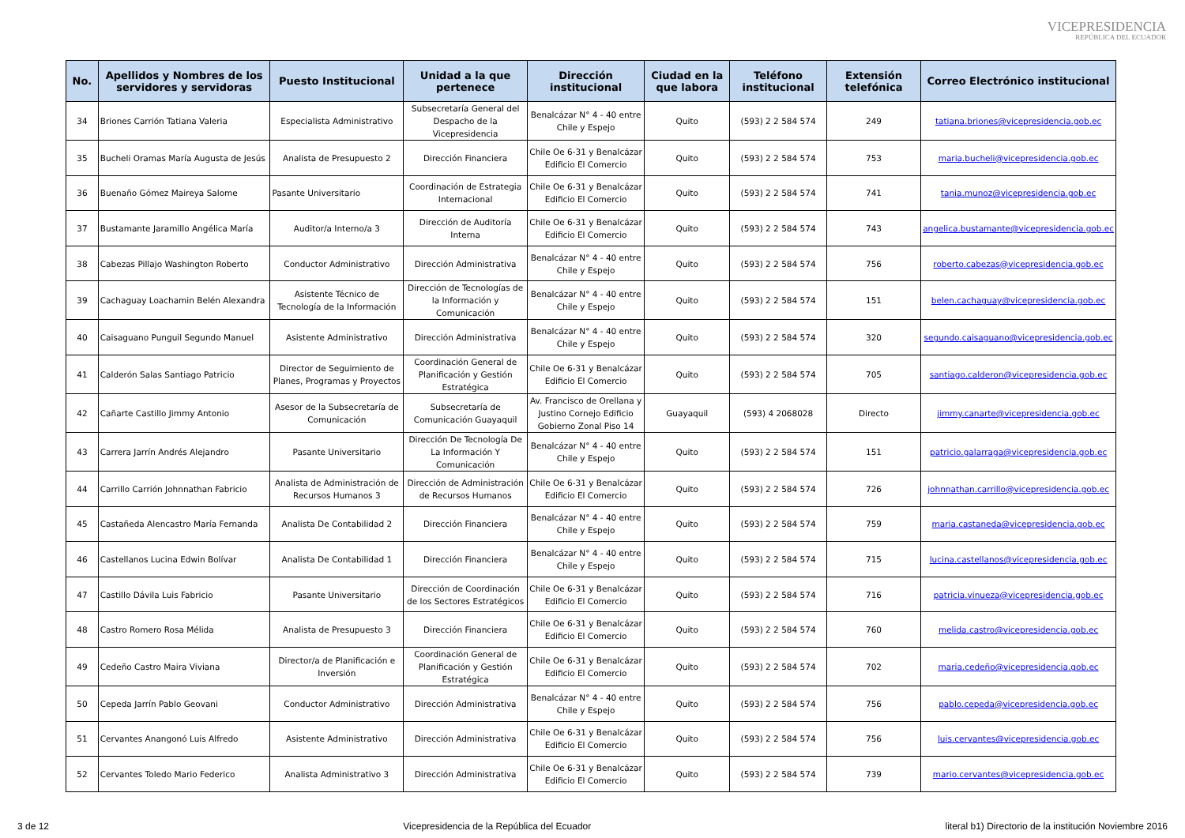VICEPRESIDENCIA
REPÚBLICA DEL ECUADOR
| No. | Apellidos y Nombres de los servidores y servidoras | Puesto Institucional | Unidad a la que pertenece | Dirección institucional | Ciudad en la que labora | Teléfono institucional | Extensión telefónica | Correo Electrónico institucional |
| --- | --- | --- | --- | --- | --- | --- | --- | --- |
| 34 | Briones Carrión Tatiana Valeria | Especialista Administrativo | Subsecretaría General del Despacho de la Vicepresidencia | Benalcázar N° 4 - 40 entre Chile y Espejo | Quito | (593) 2 2 584 574 | 249 | tatiana.briones@vicepresidencia.gob.ec |
| 35 | Bucheli Oramas María Augusta de Jesús | Analista de Presupuesto 2 | Dirección Financiera | Chile Oe 6-31 y Benalcázar Edificio El Comercio | Quito | (593) 2 2 584 574 | 753 | maria.bucheli@vicepresidencia.gob.ec |
| 36 | Buenaño Gómez Maireya Salome | Pasante Universitario | Coordinación de Estrategia Internacional | Chile Oe 6-31 y Benalcázar Edificio El Comercio | Quito | (593) 2 2 584 574 | 741 | tania.munoz@vicepresidencia.gob.ec |
| 37 | Bustamante Jaramillo Angélica María | Auditor/a Interno/a 3 | Dirección de Auditoría Interna | Chile Oe 6-31 y Benalcázar Edificio El Comercio | Quito | (593) 2 2 584 574 | 743 | angelica.bustamante@vicepresidencia.gob.ec |
| 38 | Cabezas Pillajo Washington Roberto | Conductor Administrativo | Dirección Administrativa | Benalcázar N° 4 - 40 entre Chile y Espejo | Quito | (593) 2 2 584 574 | 756 | roberto.cabezas@vicepresidencia.gob.ec |
| 39 | Cachaguay Loachamin Belén Alexandra | Asistente Técnico de Tecnología de la Información | Dirección de Tecnologías de la Información y Comunicación | Benalcázar N° 4 - 40 entre Chile y Espejo | Quito | (593) 2 2 584 574 | 151 | belen.cachaguay@vicepresidencia.gob.ec |
| 40 | Caisaguano Punguil Segundo Manuel | Asistente Administrativo | Dirección Administrativa | Benalcázar N° 4 - 40 entre Chile y Espejo | Quito | (593) 2 2 584 574 | 320 | segundo.caisaguano@vicepresidencia.gob.ec |
| 41 | Calderón Salas Santiago Patricio | Director de Seguimiento de Planes, Programas y Proyectos | Coordinación General de Planificación y Gestión Estratégica | Chile Oe 6-31 y Benalcázar Edificio El Comercio | Quito | (593) 2 2 584 574 | 705 | santiago.calderon@vicepresidencia.gob.ec |
| 42 | Cañarte Castillo Jimmy Antonio | Asesor de la Subsecretaría de Comunicación | Subsecretaría de Comunicación Guayaquil | Av. Francisco de Orellana y Justino Cornejo Edificio Gobierno Zonal Piso 14 | Guayaquil | (593) 4 2068028 | Directo | jimmy.canarte@vicepresidencia.gob.ec |
| 43 | Carrera Jarrín Andrés Alejandro | Pasante Universitario | Dirección De Tecnología De La Información Y Comunicación | Benalcázar N° 4 - 40 entre Chile y Espejo | Quito | (593) 2 2 584 574 | 151 | patricio.galarraga@vicepresidencia.gob.ec |
| 44 | Carrillo Carrión Johnnathan Fabricio | Analista de Administración de Recursos Humanos 3 | Dirección de Administración de Recursos Humanos | Chile Oe 6-31 y Benalcázar Edificio El Comercio | Quito | (593) 2 2 584 574 | 726 | johnnathan.carrillo@vicepresidencia.gob.ec |
| 45 | Castañeda Alencastro María Fernanda | Analista De Contabilidad 2 | Dirección Financiera | Benalcázar N° 4 - 40 entre Chile y Espejo | Quito | (593) 2 2 584 574 | 759 | maria.castaneda@vicepresidencia.gob.ec |
| 46 | Castellanos Lucina Edwin Bolívar | Analista De Contabilidad 1 | Dirección Financiera | Benalcázar N° 4 - 40 entre Chile y Espejo | Quito | (593) 2 2 584 574 | 715 | lucina.castellanos@vicepresidencia.gob.ec |
| 47 | Castillo Dávila Luis Fabricio | Pasante Universitario | Dirección de Coordinación de los Sectores Estratégicos | Chile Oe 6-31 y Benalcázar Edificio El Comercio | Quito | (593) 2 2 584 574 | 716 | patricia.vinueza@vicepresidencia.gob.ec |
| 48 | Castro Romero Rosa Mélida | Analista de Presupuesto 3 | Dirección Financiera | Chile Oe 6-31 y Benalcázar Edificio El Comercio | Quito | (593) 2 2 584 574 | 760 | melida.castro@vicepresidencia.gob.ec |
| 49 | Cedeño Castro Maira Viviana | Director/a de Planificación e Inversión | Coordinación General de Planificación y Gestión Estratégica | Chile Oe 6-31 y Benalcázar Edificio El Comercio | Quito | (593) 2 2 584 574 | 702 | maria.cedeño@vicepresidencia.gob.ec |
| 50 | Cepeda Jarrín Pablo Geovani | Conductor Administrativo | Dirección Administrativa | Benalcázar N° 4 - 40 entre Chile y Espejo | Quito | (593) 2 2 584 574 | 756 | pablo.cepeda@vicepresidencia.gob.ec |
| 51 | Cervantes Anangonó Luis Alfredo | Asistente Administrativo | Dirección Administrativa | Chile Oe 6-31 y Benalcázar Edificio El Comercio | Quito | (593) 2 2 584 574 | 756 | luis.cervantes@vicepresidencia.gob.ec |
| 52 | Cervantes Toledo Mario Federico | Analista Administrativo 3 | Dirección Administrativa | Chile Oe 6-31 y Benalcázar Edificio El Comercio | Quito | (593) 2 2 584 574 | 739 | mario.cervantes@vicepresidencia.gob.ec |
3 de 12 Vicepresidencia de la República del Ecuador literal b1) Directorio de la institución Noviembre 2016